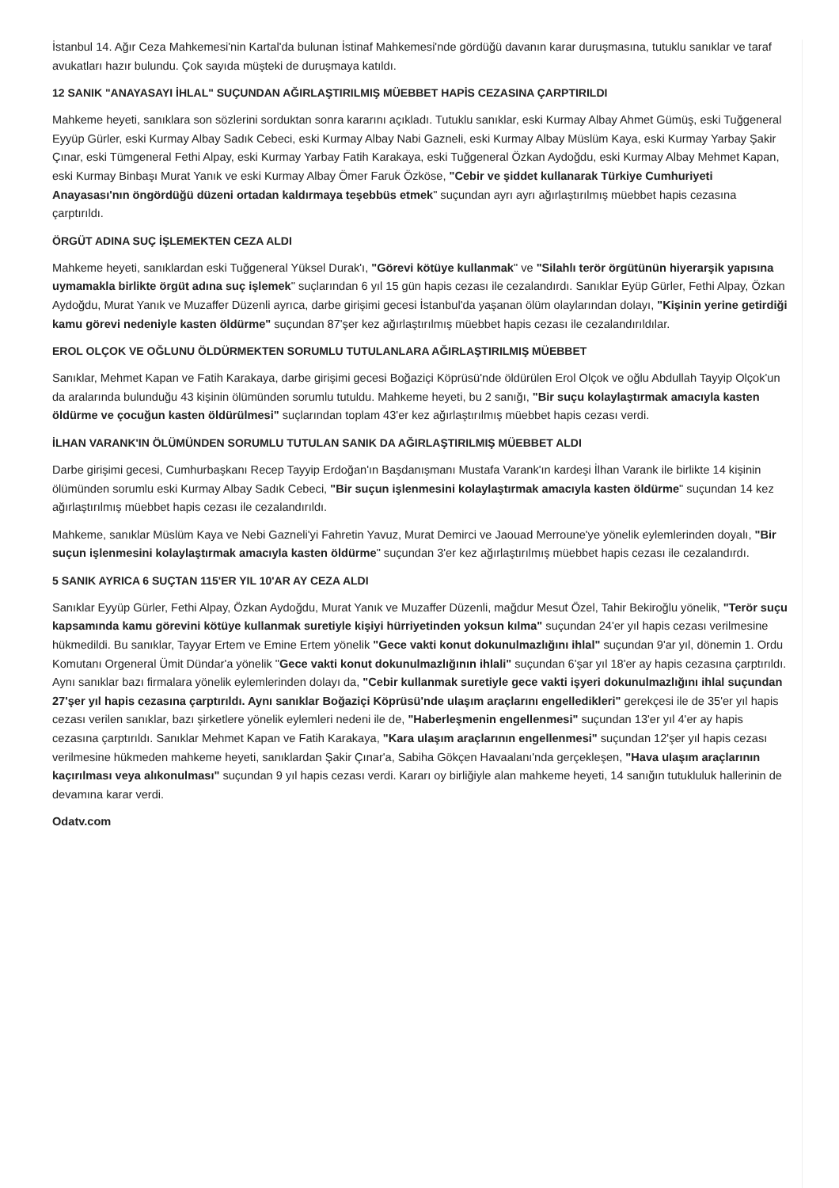İstanbul 14. Ağır Ceza Mahkemesi'nin Kartal'da bulunan İstinaf Mahkemesi'nde gördüğü davanın karar duruşmasına, tutuklu sanıklar ve taraf avukatları hazır bulundu. Çok sayıda müşteki de duruşmaya katıldı.
12 SANIK "ANAYASAYI İHLAL" SUÇUNDAN AĞIRLAŞTIRILMIŞ MÜEBBET HAPİS CEZASINA ÇARPTIRILDI
Mahkeme heyeti, sanıklara son sözlerini sorduktan sonra kararını açıkladı. Tutuklu sanıklar, eski Kurmay Albay Ahmet Gümüş, eski Tuğgeneral Eyyüp Gürler, eski Kurmay Albay Sadık Cebeci, eski Kurmay Albay Nabi Gazneli, eski Kurmay Albay Müslüm Kaya, eski Kurmay Yarbay Şakir Çınar, eski Tümgeneral Fethi Alpay, eski Kurmay Yarbay Fatih Karakaya, eski Tuğgeneral Özkan Aydoğdu, eski Kurmay Albay Mehmet Kapan, eski Kurmay Binbaşı Murat Yanık ve eski Kurmay Albay Ömer Faruk Özköse, "Cebir ve şiddet kullanarak Türkiye Cumhuriyeti Anayasası'nın öngördüğü düzeni ortadan kaldırmaya teşebbüs etmek" suçundan ayrı ayrı ağırlaştırılmış müebbet hapis cezasına çarptırıldı.
ÖRGÜT ADINA SUÇ İŞLEMEKTEN CEZA ALDI
Mahkeme heyeti, sanıklardan eski Tuğgeneral Yüksel Durak'ı, "Görevi kötüye kullanmak" ve "Silahlı terör örgütünün hiyerarşik yapısına uymamakla birlikte örgüt adına suç işlemek" suçlarından 6 yıl 15 gün hapis cezası ile cezalandırdı. Sanıklar Eyüp Gürler, Fethi Alpay, Özkan Aydoğdu, Murat Yanık ve Muzaffer Düzenli ayrıca, darbe girişimi gecesi İstanbul'da yaşanan ölüm olaylarından dolayı, "Kişinin yerine getirdiği kamu görevi nedeniyle kasten öldürme" suçundan 87'şer kez ağırlaştırılmış müebbet hapis cezası ile cezalandırıldılar.
EROL OLÇOK VE OĞLUNU ÖLDÜRMEKTEN SORUMLU TUTULANLARA AĞIRLAŞTIRILMIŞ MÜEBBET
Sanıklar, Mehmet Kapan ve Fatih Karakaya, darbe girişimi gecesi Boğaziçi Köprüsü'nde öldürülen Erol Olçok ve oğlu Abdullah Tayyip Olçok'un da aralarında bulunduğu 43 kişinin ölümünden sorumlu tutuldu. Mahkeme heyeti, bu 2 sanığı, "Bir suçu kolaylaştırmak amacıyla kasten öldürme ve çocuğun kasten öldürülmesi" suçlarından toplam 43'er kez ağırlaştırılmış müebbet hapis cezası verdi.
İLHAN VARANK'IN ÖLÜMÜNDEN SORUMLU TUTULAN SANIK DA AĞIRLAŞTIRILMIŞ MÜEBBET ALDI
Darbe girişimi gecesi, Cumhurbaşkanı Recep Tayyip Erdoğan'ın Başdanışmanı Mustafa Varank'ın kardeşi İlhan Varank ile birlikte 14 kişinin ölümünden sorumlu eski Kurmay Albay Sadık Cebeci, "Bir suçun işlenmesini kolaylaştırmak amacıyla kasten öldürme" suçundan 14 kez ağırlaştırılmış müebbet hapis cezası ile cezalandırıldı.
Mahkeme, sanıklar Müslüm Kaya ve Nebi Gazneli'yi Fahretin Yavuz, Murat Demirci ve Jaouad Merroune'ye yönelik eylemlerinden doyalı, "Bir suçun işlenmesini kolaylaştırmak amacıyla kasten öldürme" suçundan 3'er kez ağırlaştırılmış müebbet hapis cezası ile cezalandırdı.
5 SANIK AYRICA 6 SUÇTAN 115'ER YIL 10'AR AY CEZA ALDI
Sanıklar Eyyüp Gürler, Fethi Alpay, Özkan Aydoğdu, Murat Yanık ve Muzaffer Düzenli, mağdur Mesut Özel, Tahir Bekiroğlu yönelik, "Terör suçu kapsamında kamu görevini kötüye kullanmak suretiyle kişiyi hürriyetinden yoksun kılma" suçundan 24'er yıl hapis cezası verilmesine hükmedildi. Bu sanıklar, Tayyar Ertem ve Emine Ertem yönelik "Gece vakti konut dokunulmazlığını ihlal" suçundan 9'ar yıl, dönemin 1. Ordu Komutanı Orgeneral Ümit Dündar'a yönelik "Gece vakti konut dokunulmazlığının ihlali" suçundan 6'şar yıl 18'er ay hapis cezasına çarptırıldı. Aynı sanıklar bazı firmalara yönelik eylemlerinden dolayı da, "Cebir kullanmak suretiyle gece vakti işyeri dokunulmazlığını ihlal suçundan 27'şer yıl hapis cezasına çarptırıldı. Aynı sanıklar Boğaziçi Köprüsü'nde ulaşım araçlarını engelledikleri" gerekçesi ile de 35'er yıl hapis cezası verilen sanıklar, bazı şirketlere yönelik eylemleri nedeni ile de, "Haberleşmenin engellenmesi" suçundan 13'er yıl 4'er ay hapis cezasına çarptırıldı. Sanıklar Mehmet Kapan ve Fatih Karakaya, "Kara ulaşım araçlarının engellenmesi" suçundan 12'şer yıl hapis cezası verilmesine hükmeden mahkeme heyeti, sanıklardan Şakir Çınar'a, Sabiha Gökçen Havaalanı'nda gerçekleşen, "Hava ulaşım araçlarının kaçırılması veya alıkonulması" suçundan 9 yıl hapis cezası verdi. Kararı oy birliğiyle alan mahkeme heyeti, 14 sanığın tutukluluk hallerinin de devamına karar verdi.
Odatv.com